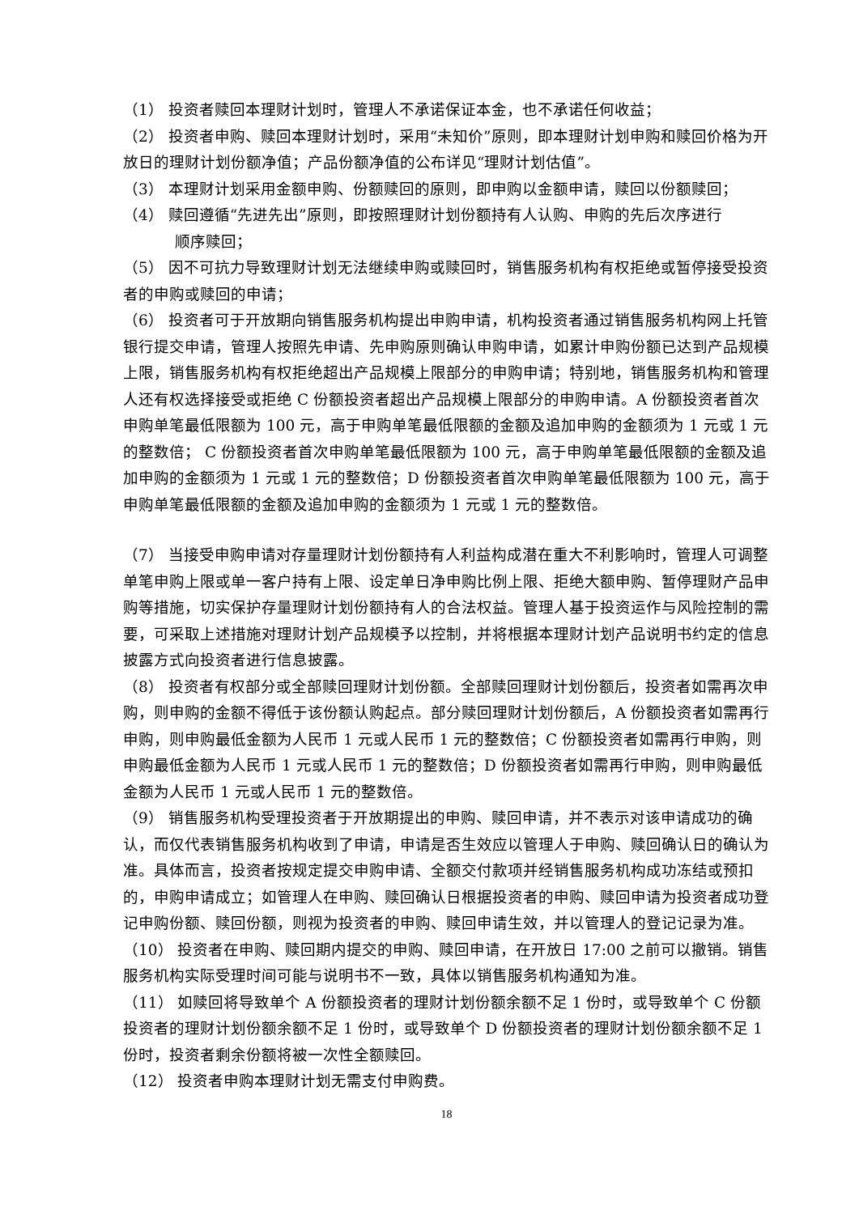（1） 投资者赎回本理财计划时，管理人不承诺保证本金，也不承诺任何收益；
（2） 投资者申购、赎回本理财计划时，采用“未知价”原则，即本理财计划申购和赎回价格为开放日的理财计划份额净值；产品份额净值的公布详见“理财计划估值”。
（3） 本理财计划采用金额申购、份额赎回的原则，即申购以金额申请，赎回以份额赎回；
（4） 赎回遵循“先进先出”原则，即按照理财计划份额持有人认购、申购的先后次序进行
顺序赎回；
（5） 因不可抗力导致理财计划无法继续申购或赎回时，销售服务机构有权拒绝或暂停接受投资者的申购或赎回的申请；
（6） 投资者可于开放期向销售服务机构提出申购申请，机构投资者通过销售服务机构网上托管银行提交申请，管理人按照先申请、先申购原则确认申购申请，如累计申购份额已达到产品规模上限，销售服务机构有权拒绝超出产品规模上限部分的申购申请；特别地，销售服务机构和管理人还有权选择接受或拒绝 C 份额投资者超出产品规模上限部分的申购申请。A 份额投资者首次申购单笔最低限额为 100 元，高于申购单笔最低限额的金额及追加申购的金额须为 1 元或 1 元的整数倍； C 份额投资者首次申购单笔最低限额为 100 元，高于申购单笔最低限额的金额及追加申购的金额须为 1 元或 1 元的整数倍；D 份额投资者首次申购单笔最低限额为 100 元，高于申购单笔最低限额的金额及追加申购的金额须为 1 元或 1 元的整数倍。
（7） 当接受申购申请对存量理财计划份额持有人利益构成潜在重大不利影响时，管理人可调整单笔申购上限或单一客户持有上限、设定单日净申购比例上限、拒绝大额申购、暂停理财产品申购等措施，切实保护存量理财计划份额持有人的合法权益。管理人基于投资运作与风险控制的需要，可采取上述措施对理财计划产品规模予以控制，并将根据本理财计划产品说明书约定的信息披露方式向投资者进行信息披露。
（8） 投资者有权部分或全部赎回理财计划份额。全部赎回理财计划份额后，投资者如需再次申购，则申购的金额不得低于该份额认购起点。部分赎回理财计划份额后，A 份额投资者如需再行申购，则申购最低金额为人民币 1 元或人民币 1 元的整数倍；C 份额投资者如需再行申购，则申购最低金额为人民币 1 元或人民币 1 元的整数倍；D 份额投资者如需再行申购，则申购最低金额为人民币 1 元或人民币 1 元的整数倍。
（9） 销售服务机构受理投资者于开放期提出的申购、赎回申请，并不表示对该申请成功的确认，而仅代表销售服务机构收到了申请，申请是否生效应以管理人于申购、赎回确认日的确认为准。具体而言，投资者按规定提交申购申请、全额交付款项并经销售服务机构成功冻结或预扣的，申购申请成立；如管理人在申购、赎回确认日根据投资者的申购、赎回申请为投资者成功登记申购份额、赎回份额，则视为投资者的申购、赎回申请生效，并以管理人的登记记录为准。
（10） 投资者在申购、赎回期内提交的申购、赎回申请，在开放日 17:00 之前可以撤销。销售服务机构实际受理时间可能与说明书不一致，具体以销售服务机构通知为准。
（11） 如赎回将导致单个 A 份额投资者的理财计划份额余额不足 1 份时，或导致单个 C 份额投资者的理财计划份额余额不足 1 份时，或导致单个 D 份额投资者的理财计划份额余额不足 1 份时，投资者剩余份额将被一次性全额赎回。
（12） 投资者申购本理财计划无需支付申购费。
18